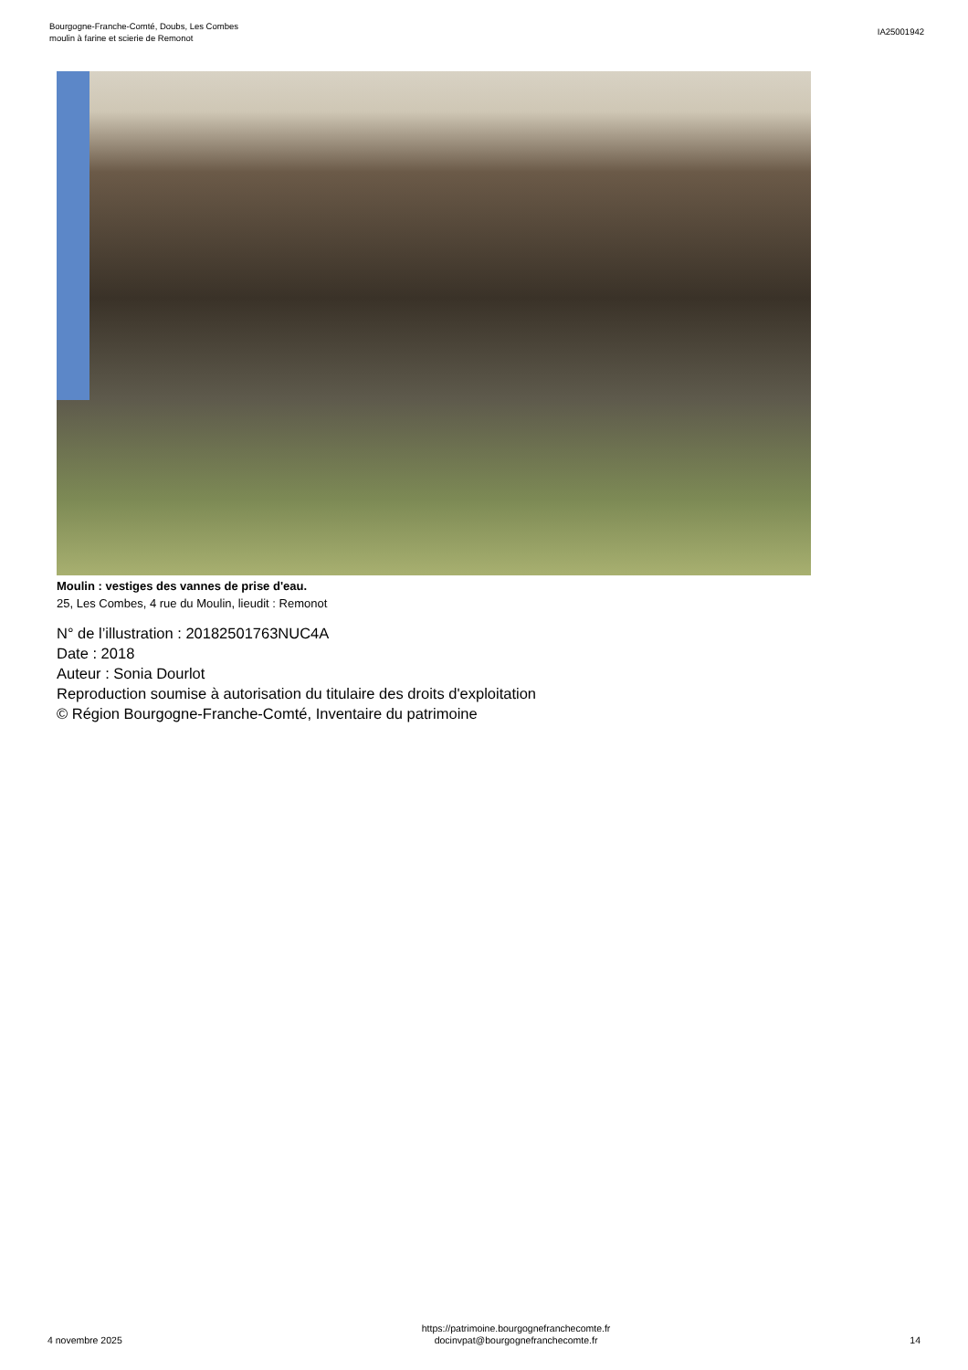Bourgogne-Franche-Comté, Doubs, Les Combes
moulin à farine et scierie de Remonot
IA25001942
Moulin : vestiges des vannes de prise d'eau.
25, Les Combes, 4 rue du Moulin, lieudit : Remonot
N° de l’illustration : 20182501763NUC4A
Date : 2018
Auteur : Sonia Dourlot
Reproduction soumise à autorisation du titulaire des droits d'exploitation
© Région Bourgogne-Franche-Comté, Inventaire du patrimoine
4 novembre 2025
https://patrimoine.bourgognefranchecomte.fr
docinvpat@bourgognefranchecomte.fr
14